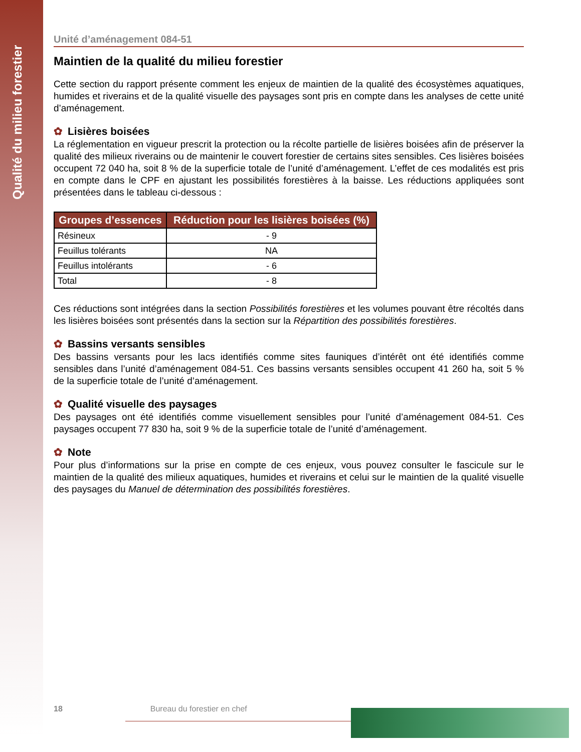Qualité du milieu forestier
Unité d’aménagement 084-51
Maintien de la qualité du milieu forestier
Cette section du rapport présente comment les enjeux de maintien de la qualité des écosystèmes aquatiques, humides et riverains et de la qualité visuelle des paysages sont pris en compte dans les analyses de cette unité d’aménagement.
✿ Lisières boisées
La réglementation en vigueur prescrit la protection ou la récolte partielle de lisières boisées afin de préserver la qualité des milieux riverains ou de maintenir le couvert forestier de certains sites sensibles. Ces lisières boisées occupent 72 040 ha, soit 8 % de la superficie totale de l’unité d’aménagement. L’effet de ces modalités est pris en compte dans le CPF en ajustant les possibilités forestières à la baisse. Les réductions appliquées sont présentées dans le tableau ci-dessous :
| Groupes d’essences | Réduction pour les lisières boisées (%) |
| --- | --- |
| Résineux | - 9 |
| Feuillus tolérants | NA |
| Feuillus intolérants | - 6 |
| Total | - 8 |
Ces réductions sont intégrées dans la section Possibilités forestières et les volumes pouvant être récoltés dans les lisières boisées sont présentés dans la section sur la Répartition des possibilités forestières.
✿ Bassins versants sensibles
Des bassins versants pour les lacs identifiés comme sites fauniques d’intérêt ont été identifiés comme sensibles dans l’unité d’aménagement 084-51. Ces bassins versants sensibles occupent 41 260 ha, soit 5 % de la superficie totale de l’unité d’aménagement.
✿ Qualité visuelle des paysages
Des paysages ont été identifiés comme visuellement sensibles pour l’unité d’aménagement 084-51. Ces paysages occupent 77 830 ha, soit 9 % de la superficie totale de l’unité d’aménagement.
✿ Note
Pour plus d’informations sur la prise en compte de ces enjeux, vous pouvez consulter le fascicule sur le maintien de la qualité des milieux aquatiques, humides et riverains et celui sur le maintien de la qualité visuelle des paysages du Manuel de détermination des possibilités forestières.
18 Bureau du forestier en chef